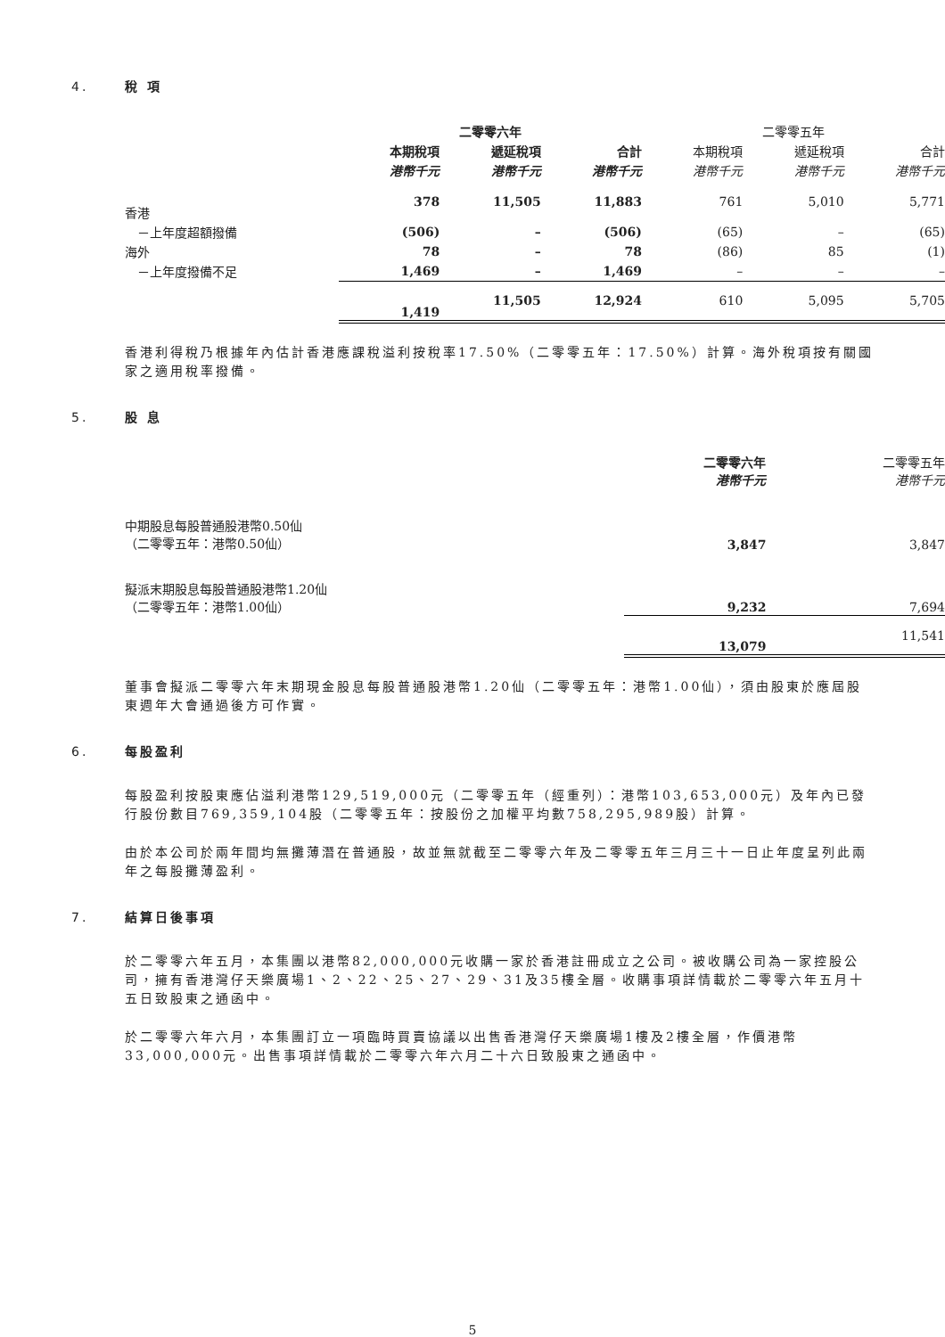4. 稅 項
| | 二零零六年 | | | 二零零五年 | | |
| --- | --- | --- | --- | --- | --- | --- |
| | 本期稅項 | 遞延稅項 | 合計 | 本期稅項 | 遞延稅項 | 合計 |
| | 港幣千元 | 港幣千元 | 港幣千元 | 港幣千元 | 港幣千元 | 港幣千元 |
| 香港 | 378 | 11,505 | 11,883 | 761 | 5,010 | 5,771 |
| －上年度超額撥備 | (506) | – | (506) | (65) | – | (65) |
| 海外 | 78 | – | 78 | (86) | 85 | (1) |
| －上年度撥備不足 | 1,469 | – | 1,469 | – | – | – |
| | 1,419 | 11,505 | 12,924 | 610 | 5,095 | 5,705 |
香港利得稅乃根據年內估計香港應課稅溢利按稅率17.50%（二零零五年：17.50%）計算。海外稅項按有關國家之適用稅率撥備。
5. 股 息
| | 二零零六年 港幣千元 | 二零零五年 港幣千元 |
| --- | --- | --- |
| 中期股息每股普通股港幣0.50仙 （二零零五年：港幣0.50仙） | 3,847 | 3,847 |
| 擬派末期股息每股普通股港幣1.20仙 （二零零五年：港幣1.00仙） | 9,232 | 7,694 |
| | 13,079 | 11,541 |
董事會擬派二零零六年末期現金股息每股普通股港幣1.20仙（二零零五年：港幣1.00仙），須由股東於應屆股東週年大會通過後方可作實。
6. 每股盈利
每股盈利按股東應佔溢利港幣129,519,000元（二零零五年（經重列）：港幣103,653,000元）及年內已發行股份數目769,359,104股（二零零五年：按股份之加權平均數758,295,989股）計算。
由於本公司於兩年間均無攤薄潛在普通股，故並無就截至二零零六年及二零零五年三月三十一日止年度呈列此兩年之每股攤薄盈利。
7. 結算日後事項
於二零零六年五月，本集團以港幣82,000,000元收購一家於香港註冊成立之公司。被收購公司為一家控股公司，擁有香港灣仔天樂廣場1、2、22、25、27、29、31及35樓全層。收購事項詳情載於二零零六年五月十五日致股東之通函中。
於二零零六年六月，本集團訂立一項臨時買賣協議以出售香港灣仔天樂廣場1樓及2樓全層，作價港幣33,000,000元。出售事項詳情載於二零零六年六月二十六日致股東之通函中。
5